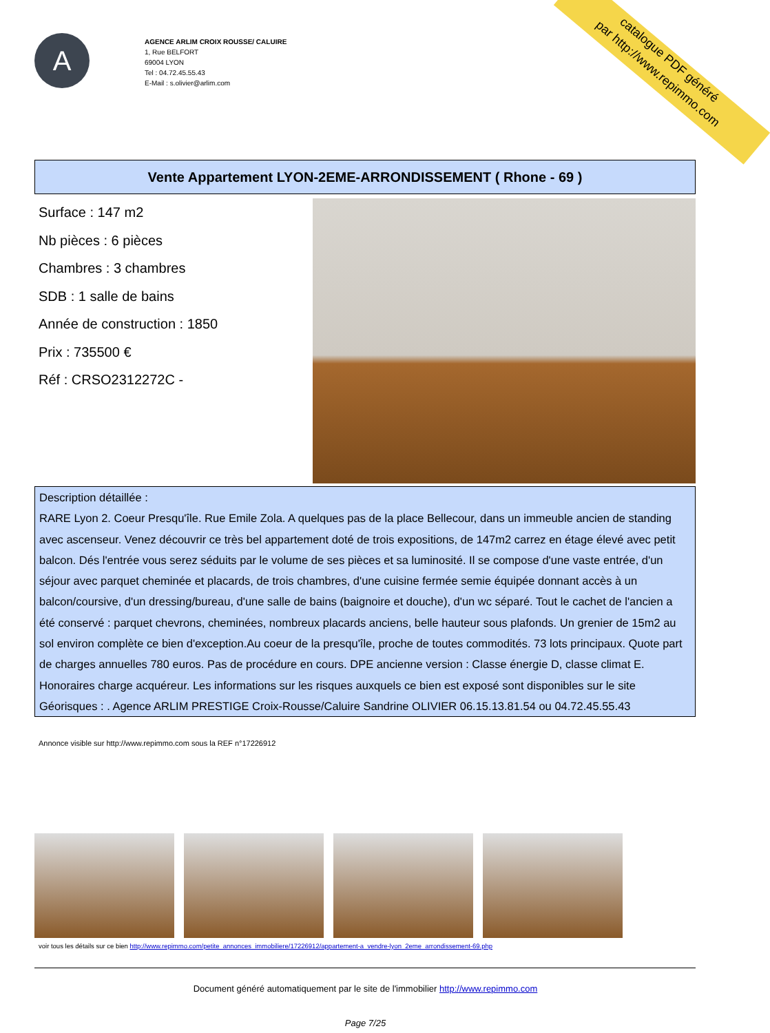A
AGENCE ARLIM CROIX ROUSSE/ CALUIRE
1, Rue BELFORT
69004 LYON
Tel : 04.72.45.55.43
E-Mail : s.olivier@arlim.com
catalogue PDF généré
par http://www.repimmo.com
Vente Appartement LYON-2EME-ARRONDISSEMENT ( Rhone - 69 )
Surface : 147 m2
Nb pièces : 6 pièces
Chambres : 3 chambres
SDB : 1 salle de bains
Année de construction : 1850
Prix : 735500 €
Réf : CRSO2312272C -
Description détaillée :
RARE Lyon 2. Coeur Presqu'île. Rue Emile Zola. A quelques pas de la place Bellecour, dans un immeuble ancien de standing avec ascenseur. Venez découvrir ce très bel appartement doté de trois expositions, de 147m2 carrez en étage élevé avec petit balcon. Dés l'entrée vous serez séduits par le volume de ses pièces et sa luminosité. Il se compose d'une vaste entrée, d'un séjour avec parquet cheminée et placards, de trois chambres, d'une cuisine fermée semie équipée donnant accès à un balcon/coursive, d'un dressing/bureau, d'une salle de bains (baignoire et douche), d'un wc séparé. Tout le cachet de l'ancien a été conservé : parquet chevrons, cheminées, nombreux placards anciens, belle hauteur sous plafonds. Un grenier de 15m2 au sol environ complète ce bien d'exception.Au coeur de la presqu'île, proche de toutes commodités. 73 lots principaux. Quote part de charges annuelles 780 euros. Pas de procédure en cours. DPE ancienne version : Classe énergie D, classe climat E. Honoraires charge acquéreur. Les informations sur les risques auxquels ce bien est exposé sont disponibles sur le site Géorisques : . Agence ARLIM PRESTIGE Croix-Rousse/Caluire Sandrine OLIVIER 06.15.13.81.54 ou 04.72.45.55.43
Annonce visible sur http://www.repimmo.com sous la REF n°17226912
voir tous les détails sur ce bien http://www.repimmo.com/petite_annonces_immobiliere/17226912/appartement-a_vendre-lyon_2eme_arrondissement-69.php
Document généré automatiquement par le site de l'immobilier http://www.repimmo.com
Page 7/25